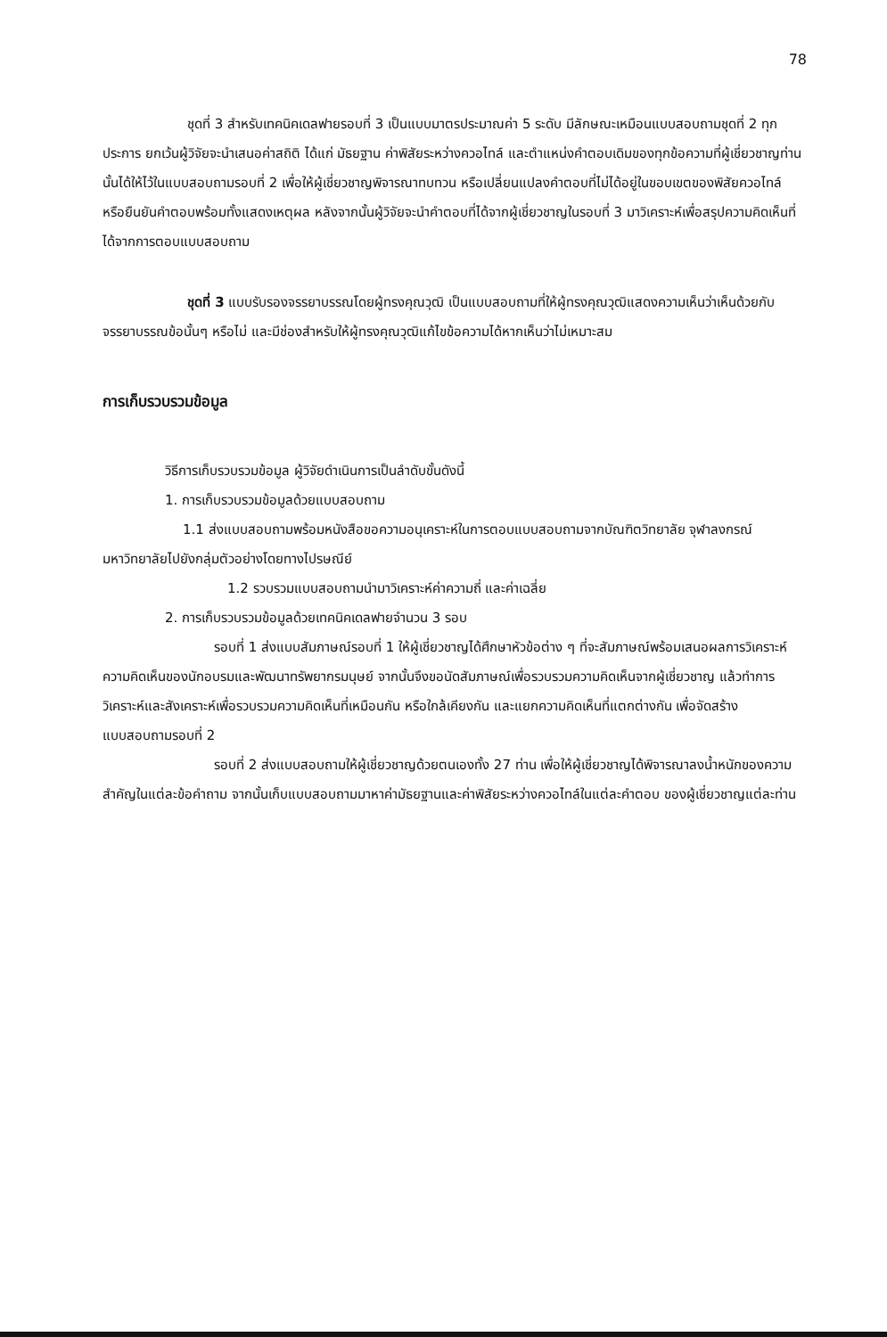78
ชุดที่ 3 สำหรับเทคนิคเดลฟายรอบที่ 3 เป็นแบบมาตรประมาณค่า 5 ระดับ มีลักษณะเหมือนแบบสอบถามชุดที่ 2 ทุกประการ ยกเว้นผู้วิจัยจะนำเสนอค่าสถิติ ได้แก่ มัธยฐาน ค่าพิสัยระหว่างควอไทล์ และตำแหน่งคำตอบเดิมของทุกข้อความที่ผู้เชี่ยวชาญท่านนั้นได้ให้ไว้ในแบบสอบถามรอบที่ 2 เพื่อให้ผู้เชี่ยวชาญพิจารณาทบทวน หรือเปลี่ยนแปลงคำตอบที่ไม่ได้อยู่ในขอบเขตของพิสัยควอไทล์ หรือยืนยันคำตอบพร้อมทั้งแสดงเหตุผล หลังจากนั้นผู้วิจัยจะนำคำตอบที่ได้จากผู้เชี่ยวชาญในรอบที่ 3 มาวิเคราะห์เพื่อสรุปความคิดเห็นที่ได้จากการตอบแบบสอบถาม
ชุดที่ 3 แบบรับรองจรรยาบรรณโดยผู้ทรงคุณวุฒิ เป็นแบบสอบถามที่ให้ผู้ทรงคุณวุฒิแสดงความเห็นว่าเห็นด้วยกับจรรยาบรรณข้อนั้นๆ หรือไม่ และมีช่องสำหรับให้ผู้ทรงคุณวุฒิแก้ไขข้อความได้หากเห็นว่าไม่เหมาะสม
การเก็บรวบรวมข้อมูล
วิธีการเก็บรวบรวมข้อมูล ผู้วิจัยดำเนินการเป็นลำดับขั้นดังนี้
1. การเก็บรวบรวมข้อมูลด้วยแบบสอบถาม
1.1 ส่งแบบสอบถามพร้อมหนังสือขอความอนุเคราะห์ในการตอบแบบสอบถามจากบัณฑิตวิทยาลัย จุฬาลงกรณ์มหาวิทยาลัยไปยังกลุ่มตัวอย่างโดยทางไปรษณีย์
1.2 รวบรวมแบบสอบถามนำมาวิเคราะห์ค่าความถี่ และค่าเฉลี่ย
2. การเก็บรวบรวมข้อมูลด้วยเทคนิคเดลฟายจำนวน 3 รอบ
รอบที่ 1 ส่งแบบสัมภาษณ์รอบที่ 1 ให้ผู้เชี่ยวชาญได้ศึกษาหัวข้อต่าง ๆ ที่จะสัมภาษณ์พร้อมเสนอผลการวิเคราะห์ความคิดเห็นของนักอบรมและพัฒนาทรัพยากรมนุษย์ จากนั้นจึงขอนัดสัมภาษณ์เพื่อรวบรวมความคิดเห็นจากผู้เชี่ยวชาญ แล้วทำการวิเคราะห์และสังเคราะห์เพื่อรวบรวมความคิดเห็นที่เหมือนกัน หรือใกล้เคียงกัน และแยกความคิดเห็นที่แตกต่างกัน เพื่อจัดสร้างแบบสอบถามรอบที่ 2
รอบที่ 2 ส่งแบบสอบถามให้ผู้เชี่ยวชาญด้วยตนเองทั้ง 27 ท่าน เพื่อให้ผู้เชี่ยวชาญได้พิจารณาลงน้ำหนักของความสำคัญในแต่ละข้อคำถาม จากนั้นเก็บแบบสอบถามมาหาค่ามัธยฐานและค่าพิสัยระหว่างควอไทล์ในแต่ละคำตอบ ของผู้เชี่ยวชาญแต่ละท่าน